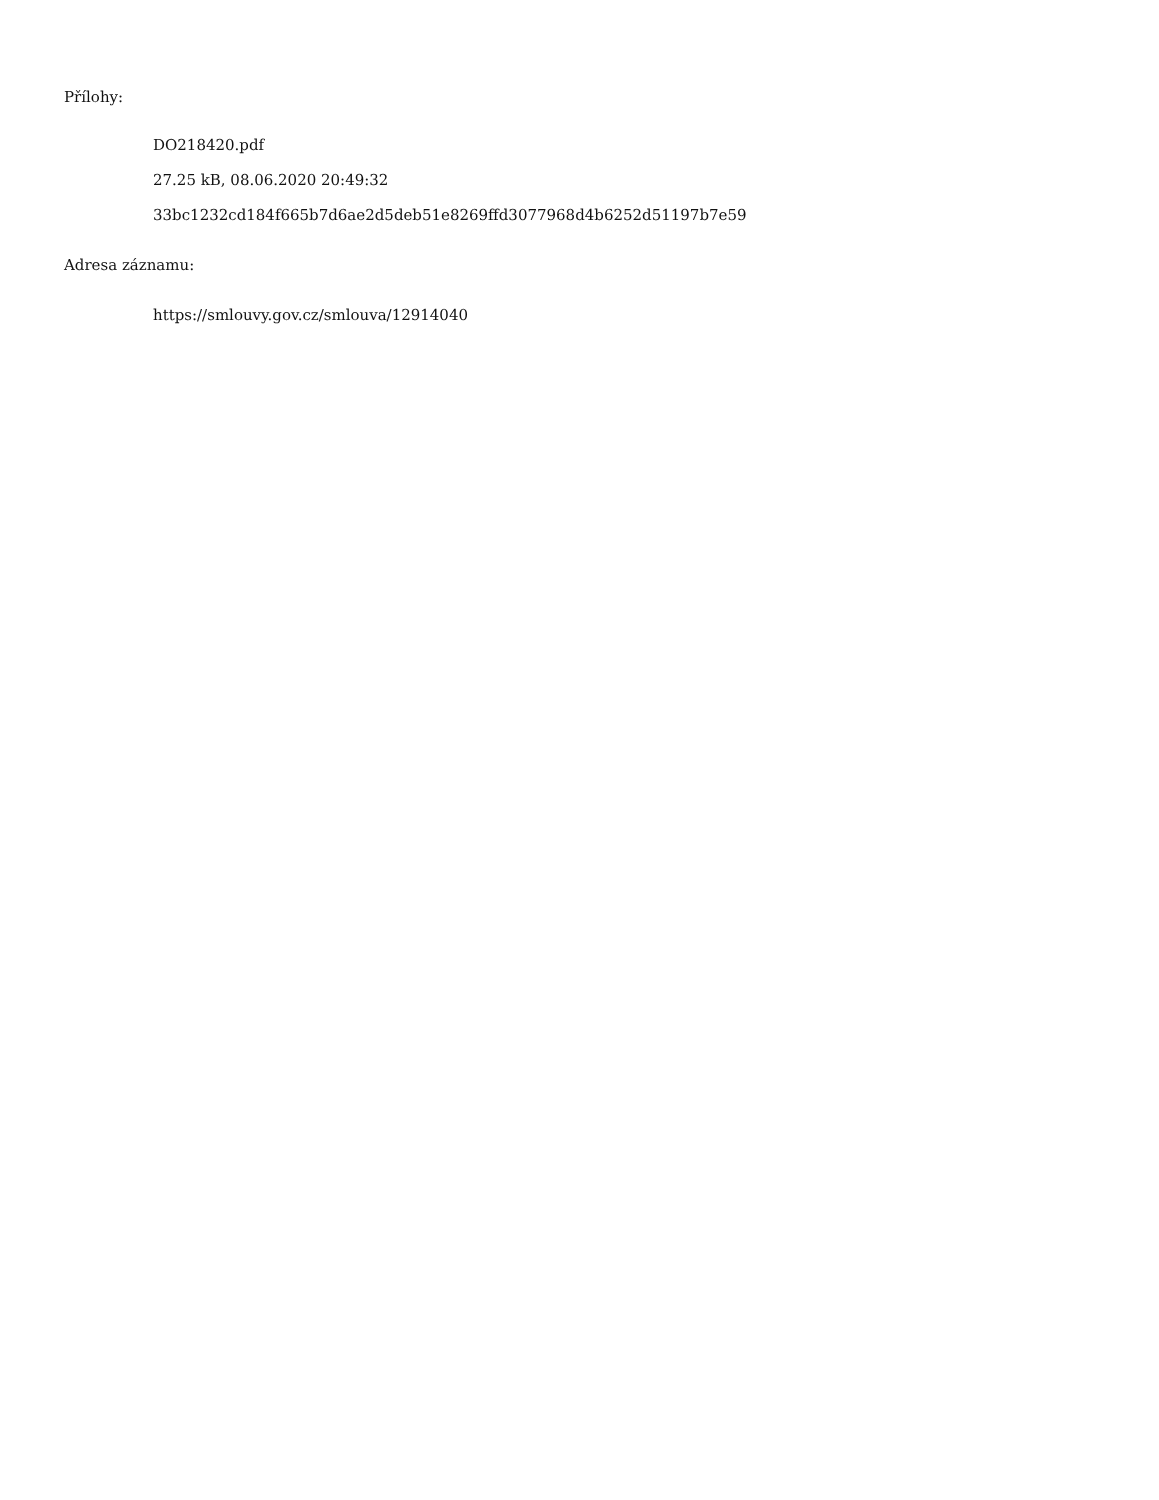Přílohy:
DO218420.pdf
27.25 kB, 08.06.2020 20:49:32
33bc1232cd184f665b7d6ae2d5deb51e8269ffd3077968d4b6252d51197b7e59
Adresa záznamu:
https://smlouvy.gov.cz/smlouva/12914040